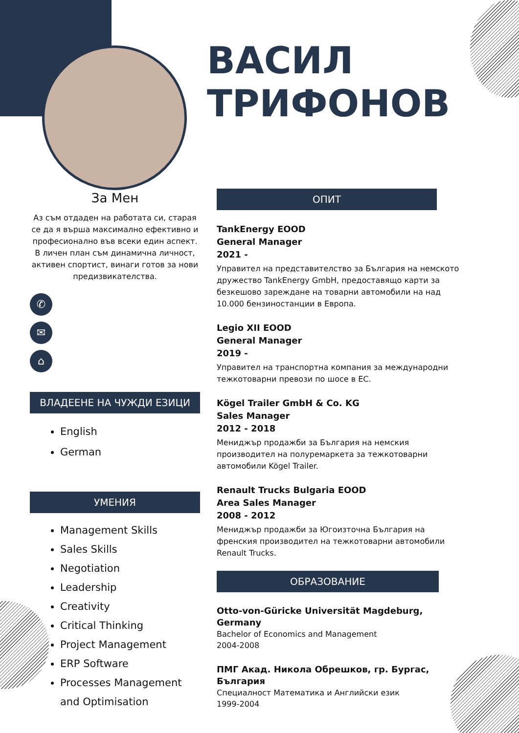ВАСИЛ
ТРИФОНОВ
За Мен
Аз съм отдаден на работата си, старая се да я върша максимално ефективно и професионално във всеки един аспект. В личен план съм динамична личност, активен спортист, винаги готов за нови предизвикателства.
✆
✉
⌂
ВЛАДЕЕНЕ НА ЧУЖДИ ЕЗИЦИ
English
German
УМЕНИЯ
Management Skills
Sales Skills
Negotiation
Leadership
Creativity
Critical Thinking
Project Management
ERP Software
Processes Management and Optimisation
ОПИТ
TankEnergy EOOD
General Manager
2021 -
Управител на представителство за България на немското дружество TankEnergy GmbH, предоставящо карти за безкешово зареждане на товарни автомобили на над 10.000 бензиностанции в Европа.
Legio XII EOOD
General Manager
2019 -
Управител на транспортна компания за международни тежкотоварни превози по шосе в ЕС.
Kögel Trailer GmbH & Co. KG
Sales Manager
2012 - 2018
Мениджър продажби за България на немския производител на полуремаркета за тежкотоварни автомобили Kögel Trailer.
Renault Trucks Bulgaria EOOD
Area Sales Manager
2008 - 2012
Мениджър продажби за Югоизточна България на френския производител на тежкотоварни автомобили Renault Trucks.
ОБРАЗОВАНИЕ
Otto-von-Güricke Universität Magdeburg, Germany
Bachelor of Economics and Management
2004-2008
ПМГ Акад. Никола Обрешков, гр. Бургас, България
Специалност Математика и Английски език
1999-2004